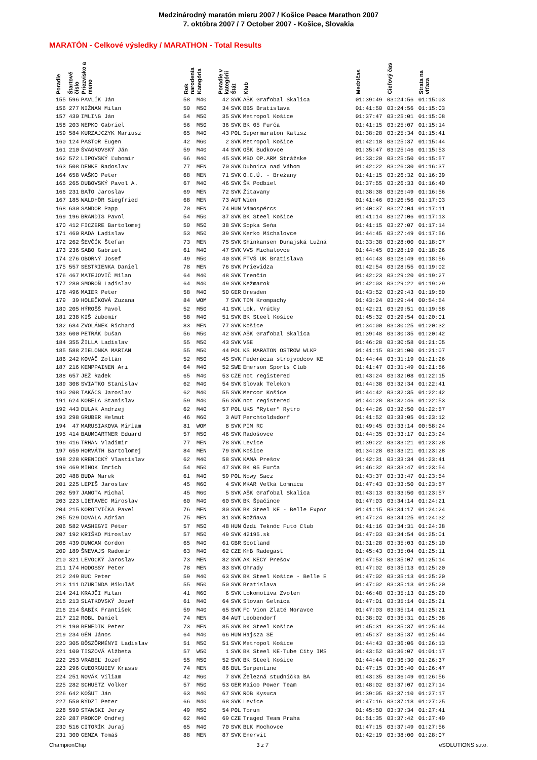Medzinárodný maratón mieru 2007 / Košice Peace Marathon 2007
7. októbra 2007 / 7 October 2007 - Košice, Slovakia
MARATÓN - Celkové výsledky / MARATHON - Total Results
| Poradie | Štartové číslo | Priezvisko a meno | Rok narodenia | Kategória | Poradie v kategórii | Štát | Klub | Medzičas | Cieľový čas | Strata na víťaza |
| --- | --- | --- | --- | --- | --- | --- | --- | --- | --- | --- |
| 155 | 596 | PAVLÍK Ján | 58 | M40 | 42 | SVK | AŠK Grafobal Skalica | 01:39:49 | 03:24:56 | 01:15:03 |
| 156 | 277 | NIŽNAN Milan | 50 | M50 | 34 | SVK | BBS Bratislava | 01:41:50 | 03:24:56 | 01:15:03 |
| 157 | 430 | IMLING Ján | 54 | M50 | 35 | SVK | Metropol Košice | 01:37:47 | 03:25:01 | 01:15:08 |
| 158 | 203 | NEPKO Gabriel | 56 | M50 | 36 | SVK | BK 05 Furča | 01:41:15 | 03:25:07 | 01:15:14 |
| 159 | 584 | KURZAJCZYK Mariusz | 65 | M40 | 43 | POL | Supermaraton Kalisz | 01:38:28 | 03:25:34 | 01:15:41 |
| 160 | 124 | PASTOR Eugen | 42 | M60 | 2 | SVK | Metropol Košice | 01:42:18 | 03:25:37 | 01:15:44 |
| 161 | 210 | ŠVAGROVSKÝ Ján | 59 | M40 | 44 | SVK | OŠK Budkovce | 01:35:47 | 03:25:46 | 01:15:53 |
| 162 | 572 | LIPOVSKÝ Ľubomír | 66 | M40 | 45 | SVK | MBO OP.ARM Strážske | 01:33:20 | 03:25:50 | 01:15:57 |
| 163 | 508 | DENKE Radoslav | 77 | MEN | 70 | SVK | Dubnica nad Váhom | 01:42:22 | 03:26:30 | 01:16:37 |
| 164 | 658 | VAŠKO Peter | 68 | MEN | 71 | SVK | O.C.Ú. - Brežany | 01:41:15 | 03:26:32 | 01:16:39 |
| 165 | 265 | DUBOVSKÝ Pavol A. | 67 | M40 | 46 | SVK | ŠK Podbiel | 01:37:55 | 03:26:33 | 01:16:40 |
| 166 | 231 | BAŤO Jaroslav | 69 | MEN | 72 | SVK | Žitavany | 01:38:38 | 03:26:49 | 01:16:56 |
| 167 | 185 | WALDHÖR Siegfried | 68 | MEN | 73 | AUT | Wien | 01:41:46 | 03:26:56 | 01:17:03 |
| 168 | 630 | SANDOR Papp | 70 | MEN | 74 | HUN | Vámospércs | 01:40:37 | 03:27:04 | 01:17:11 |
| 169 | 196 | BRANDIS Pavol | 54 | M50 | 37 | SVK | BK Steel Košice | 01:41:14 | 03:27:06 | 01:17:13 |
| 170 | 412 | FICZERE Bartolomej | 50 | M50 | 38 | SVK | Sopka Seňa | 01:41:15 | 03:27:07 | 01:17:14 |
| 171 | 460 | RADA Ladislav | 53 | M50 | 39 | SVK | Kerko Michalovce | 01:44:45 | 03:27:49 | 01:17:56 |
| 172 | 262 | ŠEVČÍK Štefan | 73 | MEN | 75 | SVK | Shinkansen Dunajská Lužná | 01:33:38 | 03:28:00 | 01:18:07 |
| 173 | 236 | SABO Gabriel | 61 | M40 | 47 | SVK | VVS Michalovce | 01:44:45 | 03:28:19 | 01:18:26 |
| 174 | 276 | OBORNÝ Josef | 49 | M50 | 40 | SVK | FTVŠ UK Bratislava | 01:44:43 | 03:28:49 | 01:18:56 |
| 175 | 557 | SESTRIENKA Daniel | 78 | MEN | 76 | SVK | Prievidza | 01:42:54 | 03:28:55 | 01:19:02 |
| 176 | 467 | MATEJOVIČ Milan | 64 | M40 | 48 | SVK | Trenčín | 01:42:23 | 03:29:20 | 01:19:27 |
| 177 | 280 | SMOROŇ Ladislav | 64 | M40 | 49 | SVK | Kežmarok | 01:42:03 | 03:29:22 | 01:19:29 |
| 178 | 496 | MAIER Peter | 58 | M40 | 50 | GER | Dresden | 01:43:52 | 03:29:43 | 01:19:50 |
| 179 | 39 | HOLEČKOVÁ Zuzana | 84 | WOM | 7 | SVK | TDM Krompachy | 01:43:24 | 03:29:44 | 00:54:54 |
| 180 | 205 | HÝROŠŠ Pavol | 52 | M50 | 41 | SVK | Lok. Vrútky | 01:42:21 | 03:29:51 | 01:19:58 |
| 181 | 238 | KIŠ źubomír | 58 | M40 | 51 | SVK | BK Steel Košice | 01:45:32 | 03:29:54 | 01:20:01 |
| 182 | 684 | ZVOLÁNEK Richard | 83 | MEN | 77 | SVK | Košice | 01:34:00 | 03:30:25 | 01:20:32 |
| 183 | 600 | PETRÁK Dušan | 56 | M50 | 42 | SVK | AŠK Grafobal Skalica | 01:39:48 | 03:30:35 | 01:20:42 |
| 184 | 355 | ŽILLA Ladislav | 55 | M50 | 43 | SVK | VSE | 01:46:28 | 03:30:58 | 01:21:05 |
| 185 | 588 | ZIELONKA MARIAN | 55 | M50 | 44 | POL | KS MARATON OSTROW WLKP | 01:41:15 | 03:31:00 | 01:21:07 |
| 186 | 242 | KOVÁČ Zoltán | 52 | M50 | 45 | SVK | Federácia strojvodcov KE | 01:44:44 | 03:31:19 | 01:21:26 |
| 187 | 216 | KEMPPAINEN Ari | 64 | M40 | 52 | SWE | Emerson Sports Club | 01:41:47 | 03:31:49 | 01:21:56 |
| 188 | 657 | JEŽ Radek | 65 | M40 | 53 | CZE | not registered | 01:43:24 | 03:32:08 | 01:22:15 |
| 189 | 308 | SVIATKO Stanislav | 62 | M40 | 54 | SVK | Slovak Telekom | 01:44:38 | 03:32:34 | 01:22:41 |
| 190 | 208 | TAKÁCS Jaroslav | 62 | M40 | 55 | SVK | Mercor Košice | 01:44:42 | 03:32:35 | 01:22:42 |
| 191 | 624 | KOBELA Stanislav | 59 | M40 | 56 | SVK | not registered | 01:44:28 | 03:32:46 | 01:22:53 |
| 192 | 443 | DULAK Andrzej | 62 | M40 | 57 | POL | UKS "Ryter" Rytro | 01:44:26 | 03:32:50 | 01:22:57 |
| 193 | 298 | GRUBER Helmut | 46 | M60 | 3 | AUT | Perchtoldsdorf | 01:41:52 | 03:33:05 | 01:23:12 |
| 194 | 47 | MARUSIAKOVA Miriam | 81 | WOM | 8 | SVK | PIM RC | 01:49:45 | 03:33:14 | 00:58:24 |
| 195 | 414 | BAUMGARTNER Eduard | 57 | M50 | 46 | SVK | Radošovce | 01:44:35 | 03:33:17 | 01:23:24 |
| 196 | 416 | TRHAN Vladimir | 77 | MEN | 78 | SVK | Levice | 01:39:22 | 03:33:21 | 01:23:28 |
| 197 | 659 | HORVÁTH Bartolomej | 84 | MEN | 79 | SVK | Košice | 01:34:28 | 03:33:21 | 01:23:28 |
| 198 | 228 | KRENICKÝ Vlastislav | 62 | M40 | 58 | SVK | KAMA Prešov | 01:42:31 | 03:33:34 | 01:23:41 |
| 199 | 469 | MIHOK Imrich | 54 | M50 | 47 | SVK | BK 05 Furča | 01:46:32 | 03:33:47 | 01:23:54 |
| 200 | 488 | BUDA Marek | 61 | M40 | 59 | POL | Nowy Sacz | 01:43:37 | 03:33:47 | 01:23:54 |
| 201 | 225 | LEPIŠ Jaroslav | 45 | M60 | 4 | SVK | MKAR Veľká Lomnica | 01:47:43 | 03:33:50 | 01:23:57 |
| 202 | 597 | JANOTA Michal | 45 | M60 | 5 | SVK | AŠK Grafobal Skalica | 01:43:13 | 03:33:50 | 01:23:57 |
| 203 | 223 | LIETAVEC Miroslav | 60 | M40 | 60 | SVK | BK Špačince | 01:47:03 | 03:34:14 | 01:24:21 |
| 204 | 215 | KOROTVIČKA Pavel | 76 | MEN | 80 | SVK | BK Steel KE - Belle Expor | 01:41:15 | 03:34:17 | 01:24:24 |
| 205 | 529 | DOVALA Adrian | 75 | MEN | 81 | SVK | Rožňava | 01:47:24 | 03:34:25 | 01:24:32 |
| 206 | 582 | VASHEGYI Péter | 57 | M50 | 48 | HUN | Ózdi Teknőc Futó Club | 01:41:16 | 03:34:31 | 01:24:38 |
| 207 | 192 | KRIŠKO Miroslav | 57 | M50 | 49 | SVK | 42195.sk | 01:47:03 | 03:34:54 | 01:25:01 |
| 208 | 439 | DUNCAN Gordon | 65 | M40 | 61 | GBR | Scotland | 01:31:28 | 03:35:03 | 01:25:10 |
| 209 | 189 | ŠNEVAJS Radomír | 63 | M40 | 62 | CZE | KHB Radegast | 01:45:43 | 03:35:04 | 01:25:11 |
| 210 | 321 | LEVOCKÝ Jaroslav | 73 | MEN | 82 | SVK | AK KECY Prešov | 01:47:53 | 03:35:07 | 01:25:14 |
| 211 | 174 | HODOSSY Peter | 78 | MEN | 83 | SVK | Ohrady | 01:47:02 | 03:35:13 | 01:25:20 |
| 212 | 249 | BUC Peter | 59 | M40 | 63 | SVK | BK Steel Košice - Belle E | 01:47:02 | 03:35:13 | 01:25:20 |
| 213 | 111 | DZURINDA Mikuláš | 55 | M50 | 50 | SVK | Bratislava | 01:47:02 | 03:35:13 | 01:25:20 |
| 214 | 241 | KRAJČI Milan | 41 | M60 | 6 | SVK | Lokomotíva Zvolen | 01:46:48 | 03:35:13 | 01:25:20 |
| 215 | 213 | SLATKOVSKÝ Jozef | 61 | M40 | 64 | SVK | Slovan Gelnica | 01:47:01 | 03:35:14 | 01:25:21 |
| 216 | 214 | ŠABÍK František | 59 | M40 | 65 | SVK | FC Vion Zlaté Moravce | 01:47:03 | 03:35:14 | 01:25:21 |
| 217 | 212 | ROBL Daniel | 74 | MEN | 84 | AUT | Leobendorf | 01:38:02 | 03:35:31 | 01:25:38 |
| 218 | 190 | BENEDIK Peter | 73 | MEN | 85 | SVK | BK Steel Košice | 01:45:31 | 03:35:37 | 01:25:44 |
| 219 | 234 | GÉM János | 64 | M40 | 66 | HUN | Hajsza SE | 01:45:37 | 03:35:37 | 01:25:44 |
| 220 | 305 | BÖSZÖRMÉNYI Ladislav | 51 | M50 | 51 | SVK | Metropol Košice | 01:44:43 | 03:36:06 | 01:26:13 |
| 221 | 100 | TISZOVÁ Alžbeta | 57 | W50 | 1 | SVK | BK Steel KE-Tube City IMS | 01:43:52 | 03:36:07 | 01:01:17 |
| 222 | 253 | VRABEĽ Jozef | 55 | M50 | 52 | SVK | BK Steel Košice | 01:44:44 | 03:36:30 | 01:26:37 |
| 223 | 296 | GUEORGUIEV Krasse | 74 | MEN | 86 | BUL | Serpentine | 01:47:15 | 03:36:40 | 01:26:47 |
| 224 | 251 | NOVÁK Viliam | 42 | M60 | 7 | SVK | Železná studnička BA | 01:43:35 | 03:36:49 | 01:26:56 |
| 225 | 282 | SCHUETZ Volker | 57 | M50 | 53 | GER | Maico Power Team | 01:48:02 | 03:37:07 | 01:27:14 |
| 226 | 642 | KOŠUT Ján | 63 | M40 | 67 | SVK | ROB Kysuca | 01:39:05 | 03:37:10 | 01:27:17 |
| 227 | 550 | RÝDZI Peter | 66 | M40 | 68 | SVK | Levice | 01:47:16 | 03:37:18 | 01:27:25 |
| 228 | 590 | STAWSKI Jerzy | 49 | M50 | 54 | POL | Torun | 01:45:50 | 03:37:34 | 01:27:41 |
| 229 | 287 | PROKOP Ondřej | 62 | M40 | 69 | CZE | Traged Team Praha | 01:51:35 | 03:37:42 | 01:27:49 |
| 230 | 516 | CITORÍK Juraj | 65 | M40 | 70 | SVK | BLK Mochovce | 01:47:15 | 03:37:49 | 01:27:56 |
| 231 | 300 | GEMZA Tomáš | 88 | MEN | 87 | SVK | Enervit | 01:42:19 | 03:38:00 | 01:28:07 |
ChampionChip 3 z 7 eSOLUTIONS s.r.o.